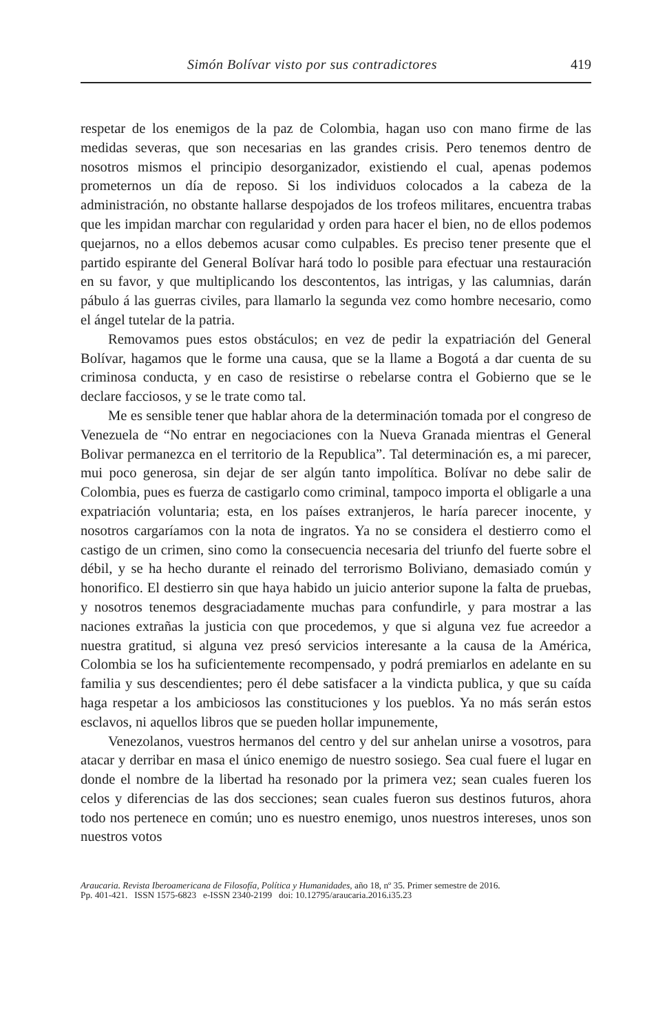Simón Bolívar visto por sus contradictores 419
respetar de los enemigos de la paz de Colombia, hagan uso con mano firme de las medidas severas, que son necesarias en las grandes crisis. Pero tenemos dentro de nosotros mismos el principio desorganizador, existiendo el cual, apenas podemos prometernos un día de reposo. Si los individuos colocados a la cabeza de la administración, no obstante hallarse despojados de los trofeos militares, encuentra trabas que les impidan marchar con regularidad y orden para hacer el bien, no de ellos podemos quejarnos, no a ellos debemos acusar como culpables. Es preciso tener presente que el partido espirante del General Bolívar hará todo lo posible para efectuar una restauración en su favor, y que multiplicando los descontentos, las intrigas, y las calumnias, darán pábulo á las guerras civiles, para llamarlo la segunda vez como hombre necesario, como el ángel tutelar de la patria.
Removamos pues estos obstáculos; en vez de pedir la expatriación del General Bolívar, hagamos que le forme una causa, que se la llame a Bogotá a dar cuenta de su criminosa conducta, y en caso de resistirse o rebelarse contra el Gobierno que se le declare facciosos, y se le trate como tal.
Me es sensible tener que hablar ahora de la determinación tomada por el congreso de Venezuela de “No entrar en negociaciones con la Nueva Granada mientras el General Bolivar permanezca en el territorio de la Republica”. Tal determinación es, a mi parecer, mui poco generosa, sin dejar de ser algún tanto impolítica. Bolívar no debe salir de Colombia, pues es fuerza de castigarlo como criminal, tampoco importa el obligarle a una expatriación voluntaria; esta, en los países extranjeros, le haría parecer inocente, y nosotros cargaríamos con la nota de ingratos. Ya no se considera el destierro como el castigo de un crimen, sino como la consecuencia necesaria del triunfo del fuerte sobre el débil, y se ha hecho durante el reinado del terrorismo Boliviano, demasiado común y honorifico. El destierro sin que haya habido un juicio anterior supone la falta de pruebas, y nosotros tenemos desgraciadamente muchas para confundirle, y para mostrar a las naciones extrañas la justicia con que procedemos, y que si alguna vez fue acreedor a nuestra gratitud, si alguna vez presó servicios interesante a la causa de la América, Colombia se los ha suficientemente recompensado, y podrá premiarlos en adelante en su familia y sus descendientes; pero él debe satisfacer a la vindicta publica, y que su caída haga respetar a los ambiciosos las constituciones y los pueblos. Ya no más serán estos esclavos, ni aquellos libros que se pueden hollar impunemente,
Venezolanos, vuestros hermanos del centro y del sur anhelan unirse a vosotros, para atacar y derribar en masa el único enemigo de nuestro sosiego. Sea cual fuere el lugar en donde el nombre de la libertad ha resonado por la primera vez; sean cuales fueren los celos y diferencias de las dos secciones; sean cuales fueron sus destinos futuros, ahora todo nos pertenece en común; uno es nuestro enemigo, unos nuestros intereses, unos son nuestros votos
Araucaria. Revista Iberoamericana de Filosofía, Política y Humanidades, año 18, nº 35. Primer semestre de 2016.
Pp. 401-421. ISSN 1575-6823 e-ISSN 2340-2199 doi: 10.12795/araucaria.2016.i35.23